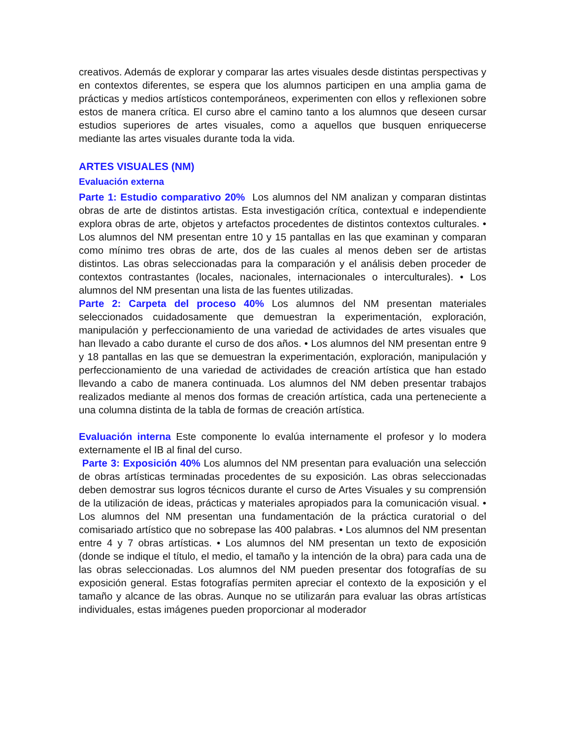creativos. Además de explorar y comparar las artes visuales desde distintas perspectivas y en contextos diferentes, se espera que los alumnos participen en una amplia gama de prácticas y medios artísticos contemporáneos, experimenten con ellos y reflexionen sobre estos de manera crítica. El curso abre el camino tanto a los alumnos que deseen cursar estudios superiores de artes visuales, como a aquellos que busquen enriquecerse mediante las artes visuales durante toda la vida.
ARTES VISUALES (NM)
Evaluación externa
Parte 1: Estudio comparativo 20% Los alumnos del NM analizan y comparan distintas obras de arte de distintos artistas. Esta investigación crítica, contextual e independiente explora obras de arte, objetos y artefactos procedentes de distintos contextos culturales. • Los alumnos del NM presentan entre 10 y 15 pantallas en las que examinan y comparan como mínimo tres obras de arte, dos de las cuales al menos deben ser de artistas distintos. Las obras seleccionadas para la comparación y el análisis deben proceder de contextos contrastantes (locales, nacionales, internacionales o interculturales). • Los alumnos del NM presentan una lista de las fuentes utilizadas.
Parte 2: Carpeta del proceso 40% Los alumnos del NM presentan materiales seleccionados cuidadosamente que demuestran la experimentación, exploración, manipulación y perfeccionamiento de una variedad de actividades de artes visuales que han llevado a cabo durante el curso de dos años. • Los alumnos del NM presentan entre 9 y 18 pantallas en las que se demuestran la experimentación, exploración, manipulación y perfeccionamiento de una variedad de actividades de creación artística que han estado llevando a cabo de manera continuada. Los alumnos del NM deben presentar trabajos realizados mediante al menos dos formas de creación artística, cada una perteneciente a una columna distinta de la tabla de formas de creación artística.
Evaluación interna Este componente lo evalúa internamente el profesor y lo modera externamente el IB al final del curso.
Parte 3: Exposición 40% Los alumnos del NM presentan para evaluación una selección de obras artísticas terminadas procedentes de su exposición. Las obras seleccionadas deben demostrar sus logros técnicos durante el curso de Artes Visuales y su comprensión de la utilización de ideas, prácticas y materiales apropiados para la comunicación visual. • Los alumnos del NM presentan una fundamentación de la práctica curatorial o del comisariado artístico que no sobrepase las 400 palabras. • Los alumnos del NM presentan entre 4 y 7 obras artísticas. • Los alumnos del NM presentan un texto de exposición (donde se indique el título, el medio, el tamaño y la intención de la obra) para cada una de las obras seleccionadas. Los alumnos del NM pueden presentar dos fotografías de su exposición general. Estas fotografías permiten apreciar el contexto de la exposición y el tamaño y alcance de las obras. Aunque no se utilizarán para evaluar las obras artísticas individuales, estas imágenes pueden proporcionar al moderador